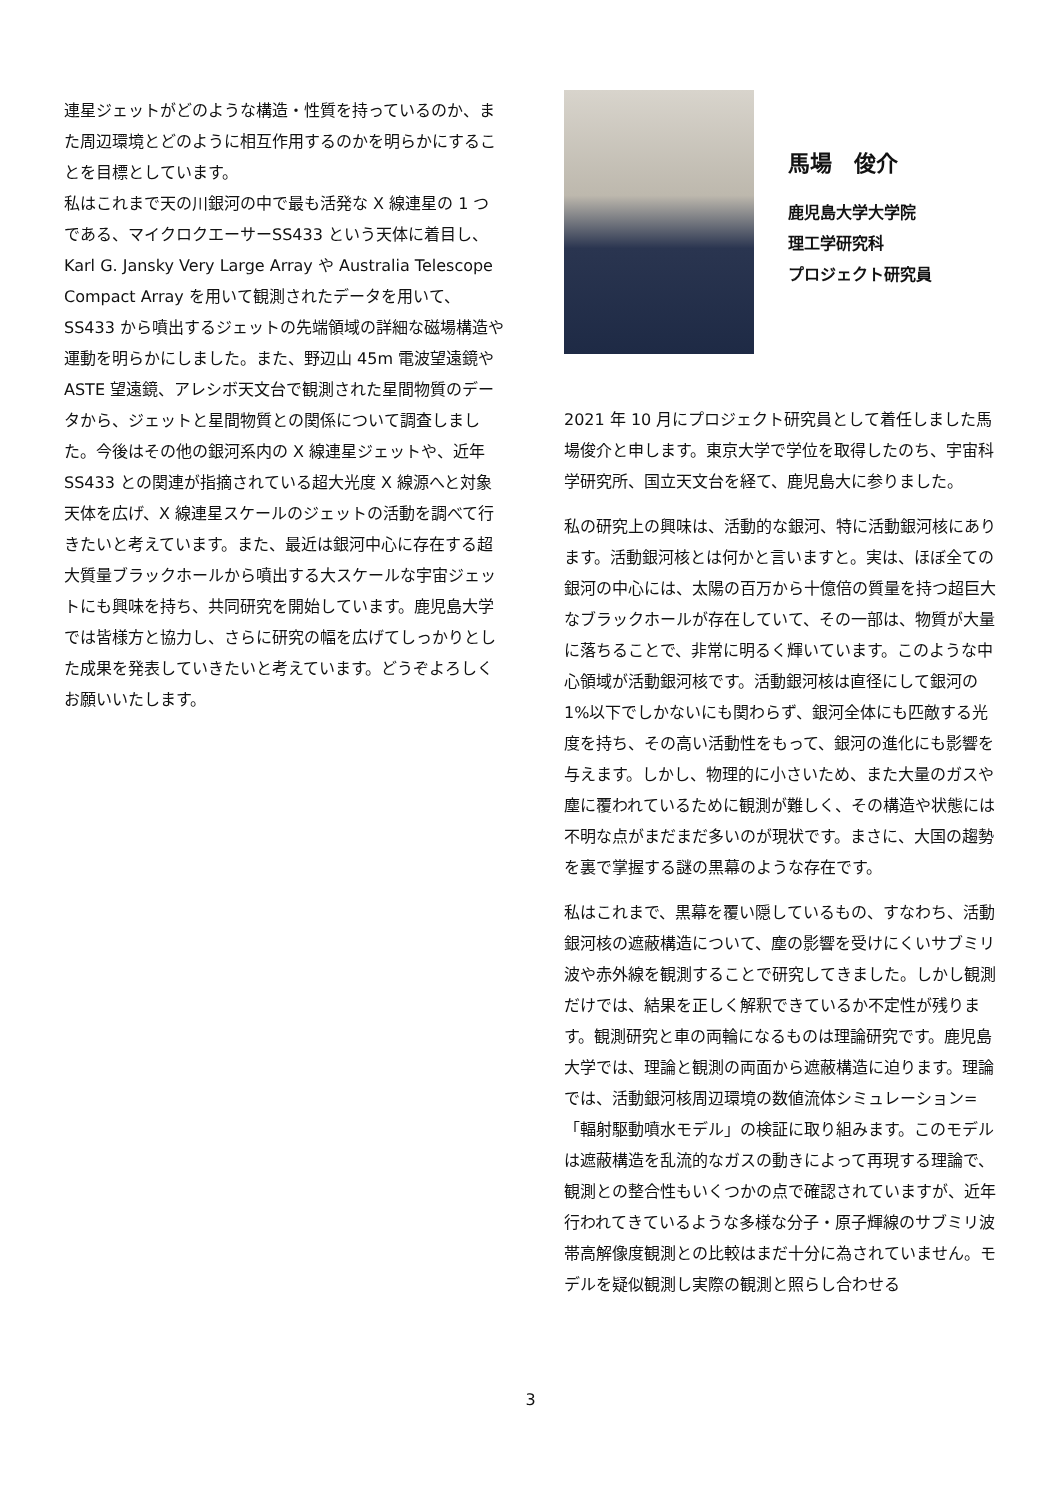連星ジェットがどのような構造・性質を持っているのか、また周辺環境とどのように相互作用するのかを明らかにすることを目標としています。
私はこれまで天の川銀河の中で最も活発な X 線連星の 1 つである、マイクロクエーサーSS433 という天体に着目し、Karl G. Jansky Very Large Array や Australia Telescope Compact Array を用いて観測されたデータを用いて、SS433 から噴出するジェットの先端領域の詳細な磁場構造や運動を明らかにしました。また、野辺山 45m 電波望遠鏡や ASTE 望遠鏡、アレシボ天文台で観測された星間物質のデータから、ジェットと星間物質との関係について調査しました。今後はその他の銀河系内の X 線連星ジェットや、近年 SS433 との関連が指摘されている超大光度 X 線源へと対象天体を広げ、X 線連星スケールのジェットの活動を調べて行きたいと考えています。また、最近は銀河中心に存在する超大質量ブラックホールから噴出する大スケールな宇宙ジェットにも興味を持ち、共同研究を開始しています。鹿児島大学では皆様方と協力し、さらに研究の幅を広げてしっかりとした成果を発表していきたいと考えています。どうぞよろしくお願いいたします。
馬場　俊介
鹿児島大学大学院
理工学研究科
プロジェクト研究員
2021 年 10 月にプロジェクト研究員として着任しました馬場俊介と申します。東京大学で学位を取得したのち、宇宙科学研究所、国立天文台を経て、鹿児島大に参りました。
私の研究上の興味は、活動的な銀河、特に活動銀河核にあります。活動銀河核とは何かと言いますと。実は、ほぼ全ての銀河の中心には、太陽の百万から十億倍の質量を持つ超巨大なブラックホールが存在していて、その一部は、物質が大量に落ちることで、非常に明るく輝いています。このような中心領域が活動銀河核です。活動銀河核は直径にして銀河の 1%以下でしかないにも関わらず、銀河全体にも匹敵する光度を持ち、その高い活動性をもって、銀河の進化にも影響を与えます。しかし、物理的に小さいため、また大量のガスや塵に覆われているために観測が難しく、その構造や状態には不明な点がまだまだ多いのが現状です。まさに、大国の趨勢を裏で掌握する謎の黒幕のような存在です。
私はこれまで、黒幕を覆い隠しているもの、すなわち、活動銀河核の遮蔽構造について、塵の影響を受けにくいサブミリ波や赤外線を観測することで研究してきました。しかし観測だけでは、結果を正しく解釈できているか不定性が残ります。観測研究と車の両輪になるものは理論研究です。鹿児島大学では、理論と観測の両面から遮蔽構造に迫ります。理論では、活動銀河核周辺環境の数値流体シミュレーション=「輻射駆動噴水モデル」の検証に取り組みます。このモデルは遮蔽構造を乱流的なガスの動きによって再現する理論で、観測との整合性もいくつかの点で確認されていますが、近年行われてきているような多様な分子・原子輝線のサブミリ波帯高解像度観測との比較はまだ十分に為されていません。モデルを疑似観測し実際の観測と照らし合わせる
3